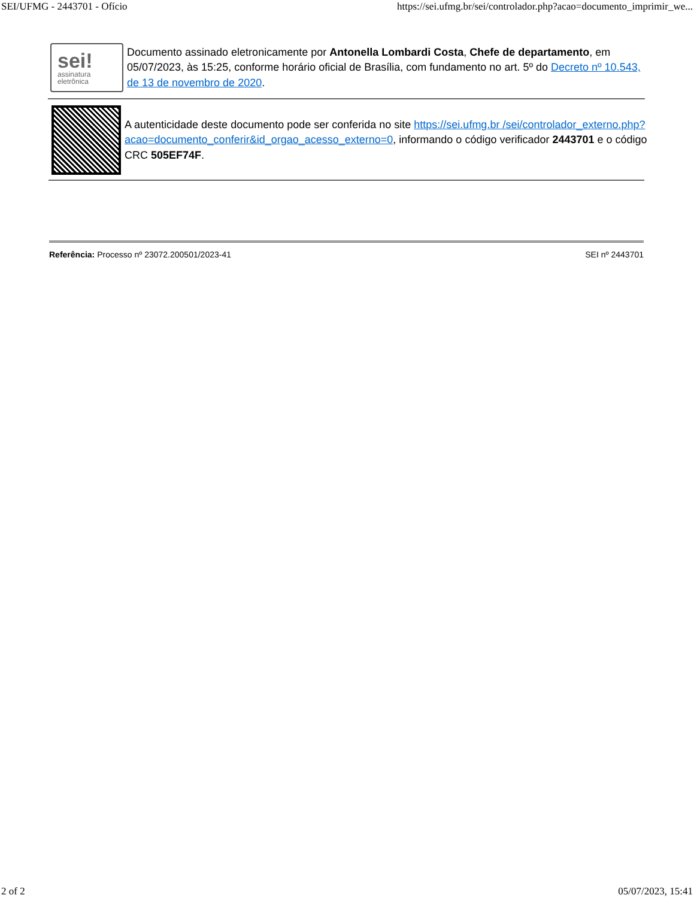SEI/UFMG - 2443701 - Ofício https://sei.ufmg.br/sei/controlador.php?acao=documento_imprimir_we...
sei!
assinatura
eletrônica
Documento assinado eletronicamente por Antonella Lombardi Costa, Chefe de departamento, em 05/07/2023, às 15:25, conforme horário oficial de Brasília, com fundamento no art. 5º do Decreto nº 10.543, de 13 de novembro de 2020.
A autenticidade deste documento pode ser conferida no site https://sei.ufmg.br /sei/controlador_externo.php?acao=documento_conferir&id_orgao_acesso_externo=0, informando o código verificador 2443701 e o código CRC 505EF74F.
Referência: Processo nº 23072.200501/2023-41 SEI nº 2443701
2 of 2 05/07/2023, 15:41